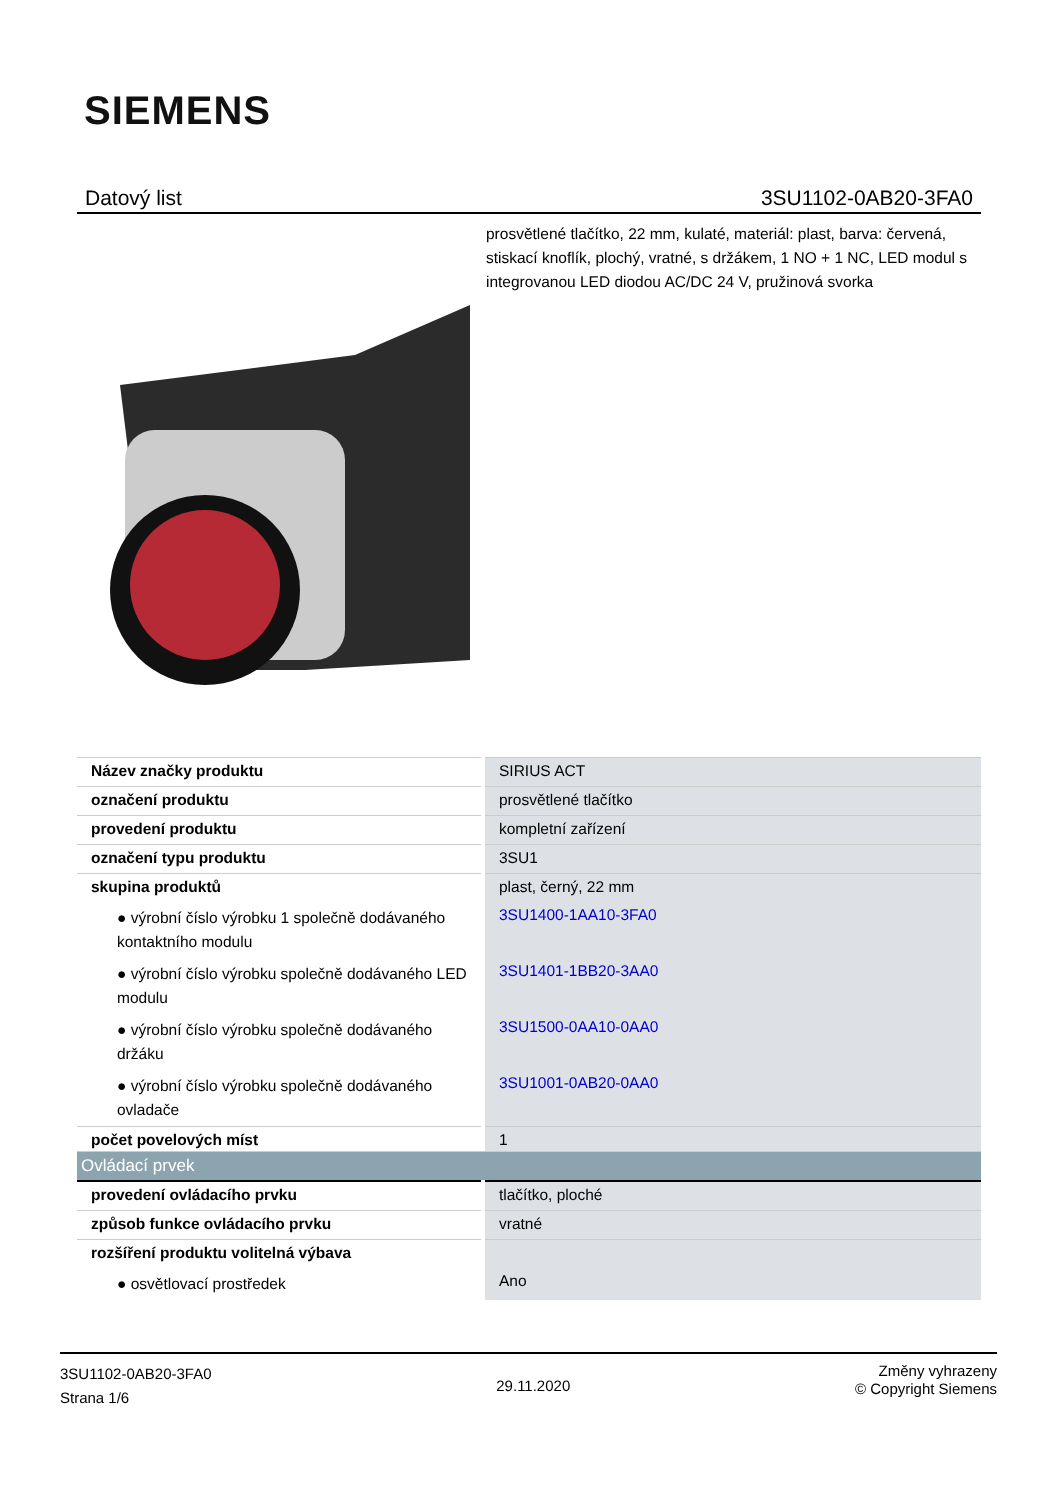SIEMENS
Datový list 3SU1102-0AB20-3FA0
prosvětlené tlačítko, 22 mm, kulaté, materiál: plast, barva: červená, stiskací knoflík, plochý, vratné, s držákem, 1 NO + 1 NC, LED modul s integrovanou LED diodou AC/DC 24 V, pružinová svorka
| Název značky produktu | SIRIUS ACT |
| označení produktu | prosvětlené tlačítko |
| provedení produktu | kompletní zařízení |
| označení typu produktu | 3SU1 |
| skupina produktů | plast, černý, 22 mm |
| ● výrobní číslo výrobku 1 společně dodávaného kontaktního modulu | 3SU1400-1AA10-3FA0 |
| ● výrobní číslo výrobku společně dodávaného LED modulu | 3SU1401-1BB20-3AA0 |
| ● výrobní číslo výrobku společně dodávaného držáku | 3SU1500-0AA10-0AA0 |
| ● výrobní číslo výrobku společně dodávaného ovladače | 3SU1001-0AB20-0AA0 |
| počet povelových míst | 1 |
| Ovládací prvek | |
| provedení ovládacího prvku | tlačítko, ploché |
| způsob funkce ovládacího prvku | vratné |
| rozšíření produktu volitelná výbava | |
| ● osvětlovací prostředek | Ano |
3SU1102-0AB20-3FA0
Strana 1/6
29.11.2020
Změny vyhrazeny
© Copyright Siemens